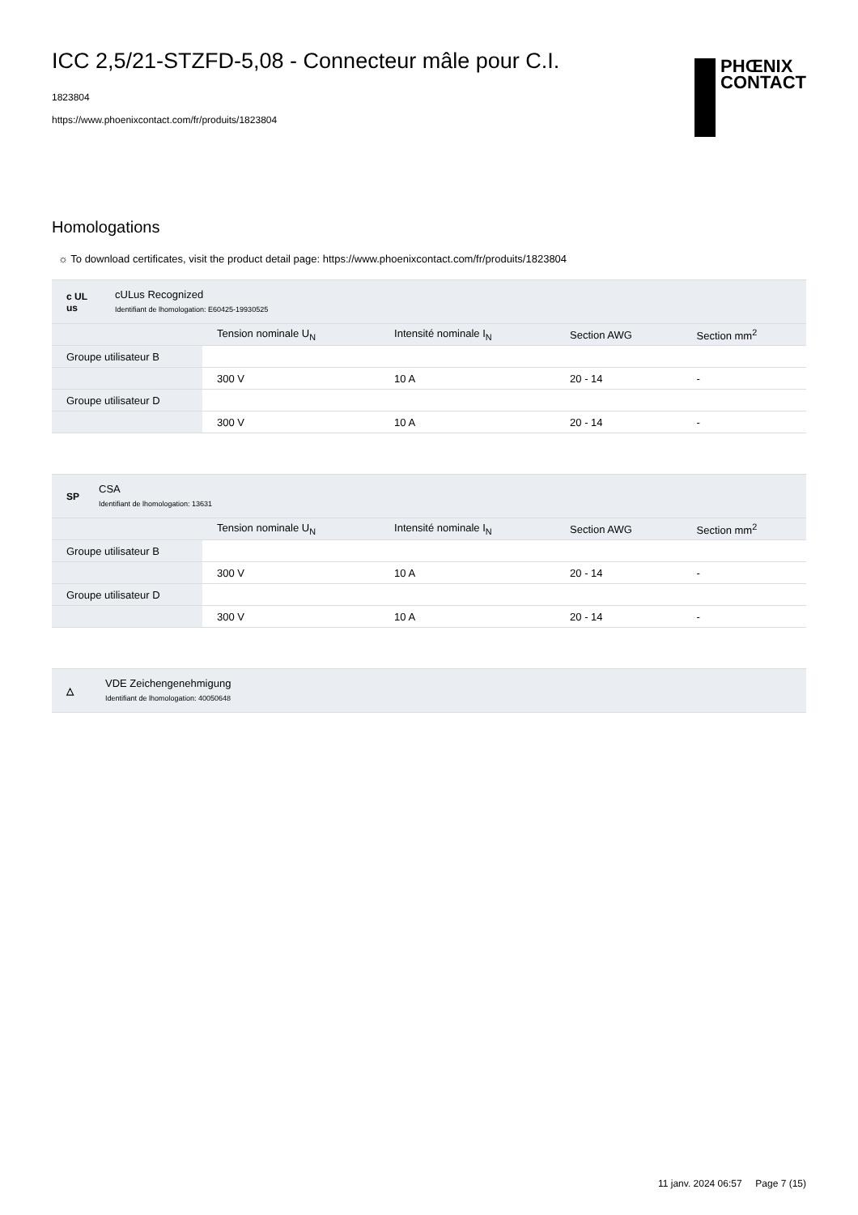ICC 2,5/21-STZFD-5,08 - Connecteur mâle pour C.I.
1823804
https://www.phoenixcontact.com/fr/produits/1823804
PHŒNIX
CONTACT
Homologations
☼ To download certificates, visit the product detail page: https://www.phoenixcontact.com/fr/produits/1823804
c UL us
cULus Recognized
Identifiant de lhomologation: E60425-19930525
| | Tension nominale U<sub>N</sub> | Intensité nominale I<sub>N</sub> | Section AWG | Section mm<sup>2</sup> |
| --- | --- | --- | --- | --- |
| Groupe utilisateur B | | | | |
| | 300 V | 10 A | 20 - 14 | - |
| Groupe utilisateur D | | | | |
| | 300 V | 10 A | 20 - 14 | - |
SP
CSA
Identifiant de lhomologation: 13631
| | Tension nominale U<sub>N</sub> | Intensité nominale I<sub>N</sub> | Section AWG | Section mm<sup>2</sup> |
| --- | --- | --- | --- | --- |
| Groupe utilisateur B | | | | |
| | 300 V | 10 A | 20 - 14 | - |
| Groupe utilisateur D | | | | |
| | 300 V | 10 A | 20 - 14 | - |
△
VDE Zeichengenehmigung
Identifiant de lhomologation: 40050648
11 janv. 2024 06:57 Page 7 (15)